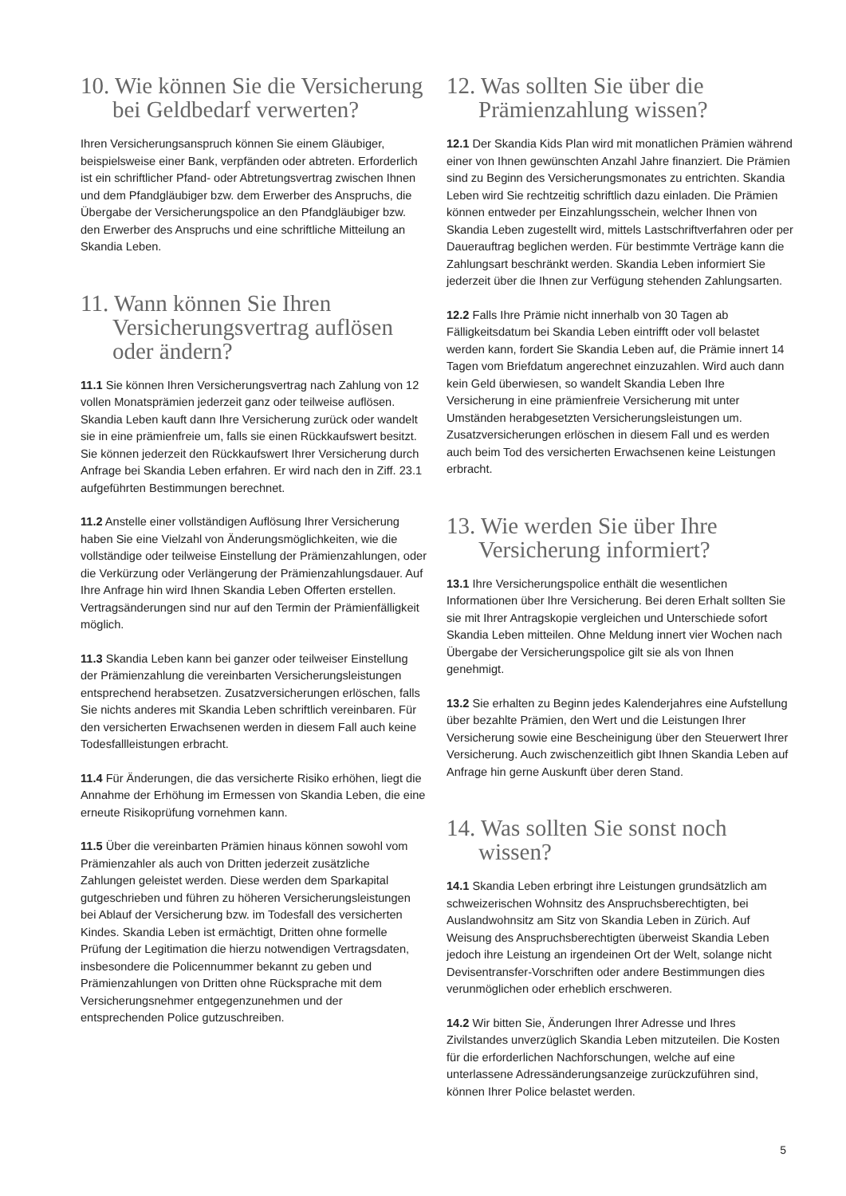10. Wie können Sie die Versicherung bei Geldbedarf verwerten?
Ihren Versicherungsanspruch können Sie einem Gläubiger, beispielsweise einer Bank, verpfänden oder abtreten. Erforderlich ist ein schriftlicher Pfand- oder Abtretungsvertrag zwischen Ihnen und dem Pfandgläubiger bzw. dem Erwerber des Anspruchs, die Übergabe der Versicherungspolice an den Pfandgläubiger bzw. den Erwerber des Anspruchs und eine schriftliche Mitteilung an Skandia Leben.
11. Wann können Sie Ihren Versicherungsvertrag auflösen oder ändern?
11.1 Sie können Ihren Versicherungsvertrag nach Zahlung von 12 vollen Monatsprämien jederzeit ganz oder teilweise auflösen. Skandia Leben kauft dann Ihre Versicherung zurück oder wandelt sie in eine prämienfreie um, falls sie einen Rückkaufswert besitzt. Sie können jederzeit den Rückkaufswert Ihrer Versicherung durch Anfrage bei Skandia Leben erfahren. Er wird nach den in Ziff. 23.1 aufgeführten Bestimmungen berechnet.
11.2 Anstelle einer vollständigen Auflösung Ihrer Versicherung haben Sie eine Vielzahl von Änderungsmöglichkeiten, wie die vollständige oder teilweise Einstellung der Prämienzahlungen, oder die Verkürzung oder Verlängerung der Prämienzahlungsdauer. Auf Ihre Anfrage hin wird Ihnen Skandia Leben Offerten erstellen. Vertragsänderungen sind nur auf den Termin der Prämienfälligkeit möglich.
11.3 Skandia Leben kann bei ganzer oder teilweiser Einstellung der Prämienzahlung die vereinbarten Versicherungsleistungen entsprechend herabsetzen. Zusatzversicherungen erlöschen, falls Sie nichts anderes mit Skandia Leben schriftlich vereinbaren. Für den versicherten Erwachsenen werden in diesem Fall auch keine Todesfallleistungen erbracht.
11.4 Für Änderungen, die das versicherte Risiko erhöhen, liegt die Annahme der Erhöhung im Ermessen von Skandia Leben, die eine erneute Risikoprüfung vornehmen kann.
11.5 Über die vereinbarten Prämien hinaus können sowohl vom Prämienzahler als auch von Dritten jederzeit zusätzliche Zahlungen geleistet werden. Diese werden dem Sparkapital gutgeschrieben und führen zu höheren Versicherungsleistungen bei Ablauf der Versicherung bzw. im Todesfall des versicherten Kindes. Skandia Leben ist ermächtigt, Dritten ohne formelle Prüfung der Legitimation die hierzu notwendigen Vertragsdaten, insbesondere die Policennummer bekannt zu geben und Prämienzahlungen von Dritten ohne Rücksprache mit dem Versicherungsnehmer entgegenzunehmen und der entsprechenden Police gutzuschreiben.
12. Was sollten Sie über die Prämienzahlung wissen?
12.1 Der Skandia Kids Plan wird mit monatlichen Prämien während einer von Ihnen gewünschten Anzahl Jahre finanziert. Die Prämien sind zu Beginn des Versicherungsmonates zu entrichten. Skandia Leben wird Sie rechtzeitig schriftlich dazu einladen. Die Prämien können entweder per Einzahlungsschein, welcher Ihnen von Skandia Leben zugestellt wird, mittels Lastschriftverfahren oder per Dauerauftrag beglichen werden. Für bestimmte Verträge kann die Zahlungsart beschränkt werden. Skandia Leben informiert Sie jederzeit über die Ihnen zur Verfügung stehenden Zahlungsarten.
12.2 Falls Ihre Prämie nicht innerhalb von 30 Tagen ab Fälligkeitsdatum bei Skandia Leben eintrifft oder voll belastet werden kann, fordert Sie Skandia Leben auf, die Prämie innert 14 Tagen vom Briefdatum angerechnet einzuzahlen. Wird auch dann kein Geld überwiesen, so wandelt Skandia Leben Ihre Versicherung in eine prämienfreie Versicherung mit unter Umständen herabgesetzten Versicherungsleistungen um. Zusatzversicherungen erlöschen in diesem Fall und es werden auch beim Tod des versicherten Erwachsenen keine Leistungen erbracht.
13. Wie werden Sie über Ihre Versicherung informiert?
13.1 Ihre Versicherungspolice enthält die wesentlichen Informationen über Ihre Versicherung. Bei deren Erhalt sollten Sie sie mit Ihrer Antragskopie vergleichen und Unterschiede sofort Skandia Leben mitteilen. Ohne Meldung innert vier Wochen nach Übergabe der Versicherungspolice gilt sie als von Ihnen genehmigt.
13.2 Sie erhalten zu Beginn jedes Kalenderjahres eine Aufstellung über bezahlte Prämien, den Wert und die Leistungen Ihrer Versicherung sowie eine Bescheinigung über den Steuerwert Ihrer Versicherung. Auch zwischenzeitlich gibt Ihnen Skandia Leben auf Anfrage hin gerne Auskunft über deren Stand.
14. Was sollten Sie sonst noch wissen?
14.1 Skandia Leben erbringt ihre Leistungen grundsätzlich am schweizerischen Wohnsitz des Anspruchsberechtigten, bei Auslandwohnsitz am Sitz von Skandia Leben in Zürich. Auf Weisung des Anspruchsberechtigten überweist Skandia Leben jedoch ihre Leistung an irgendeinen Ort der Welt, solange nicht Devisentransfer-Vorschriften oder andere Bestimmungen dies verunmöglichen oder erheblich erschweren.
14.2 Wir bitten Sie, Änderungen Ihrer Adresse und Ihres Zivilstandes unverzüglich Skandia Leben mitzuteilen. Die Kosten für die erforderlichen Nachforschungen, welche auf eine unterlassene Adressänderungsanzeige zurückzuführen sind, können Ihrer Police belastet werden.
5